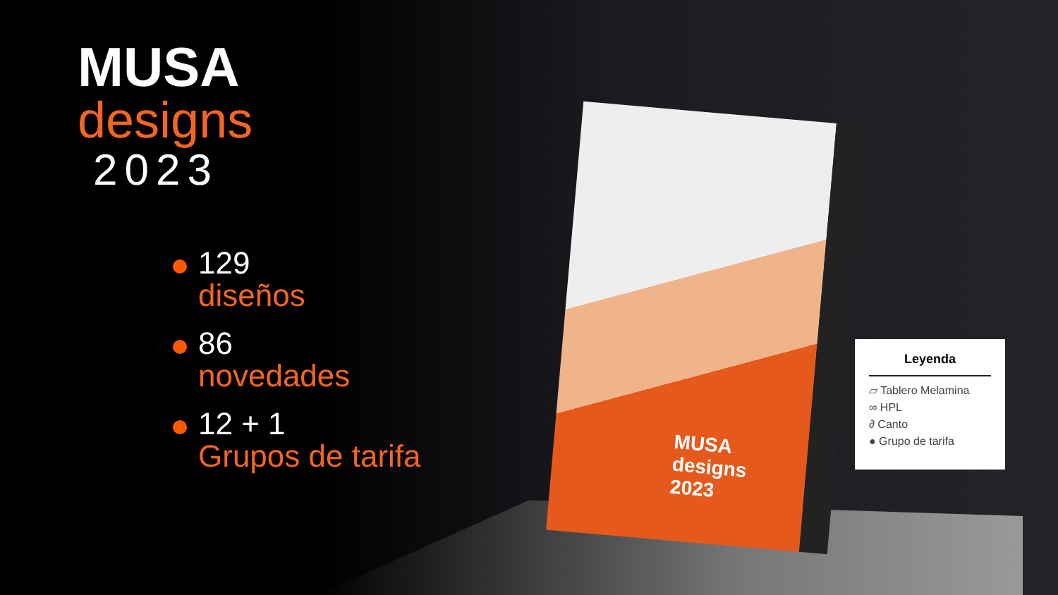MUSA
designs
2023
MUSA
designs
2023
129
diseños
86
novedades
12 + 1
Grupos de tarifa
Leyenda
▱ Tablero Melamina
∞ HPL
∂ Canto
● Grupo de tarifa